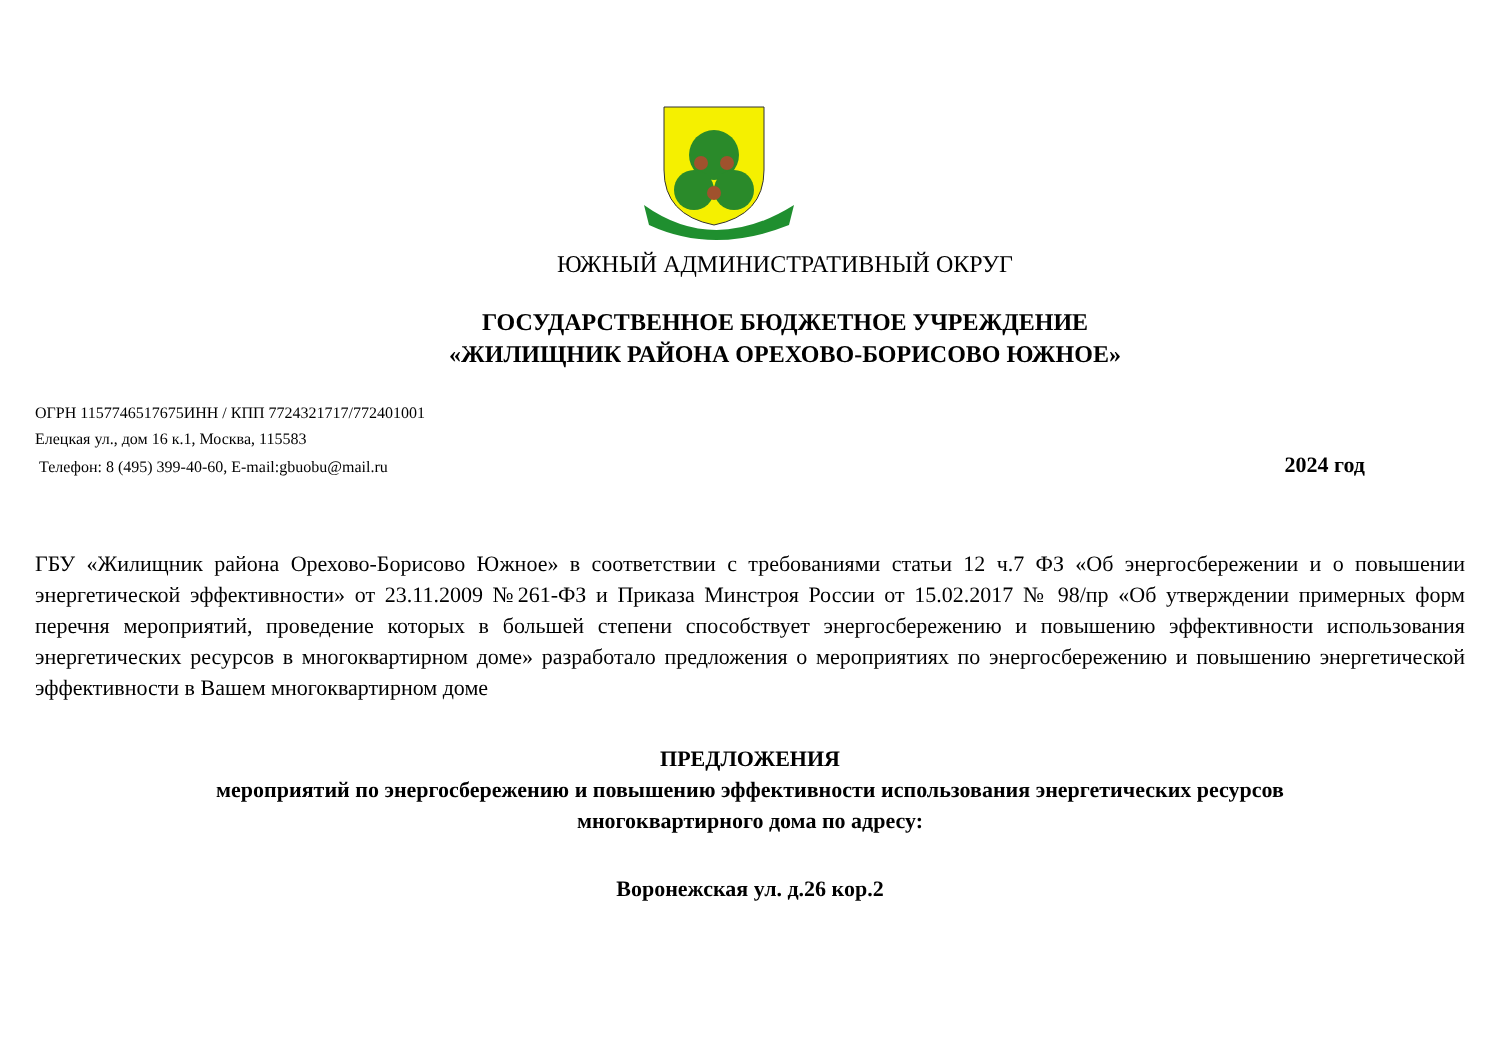ЮЖНЫЙ АДМИНИСТРАТИВНЫЙ ОКРУГ
ГОСУДАРСТВЕННОЕ БЮДЖЕТНОЕ УЧРЕЖДЕНИЕ
«ЖИЛИЩНИК РАЙОНА ОРЕХОВО-БОРИСОВО ЮЖНОЕ»
ОГРН 1157746517675ИНН / КПП 7724321717/772401001
Елецкая ул., дом 16 к.1, Москва, 115583
Телефон: 8 (495) 399-40-60, E-mail:gbuobu@mail.ru 2024 год
ГБУ «Жилищник района Орехово-Борисово Южное» в соответствии с требованиями статьи 12 ч.7 ФЗ «Об энергосбережении и о повышении энергетической эффективности» от 23.11.2009 №261-ФЗ и Приказа Минстроя России от 15.02.2017 № 98/пр «Об утверждении примерных форм перечня мероприятий, проведение которых в большей степени способствует энергосбережению и повышению эффективности использования энергетических ресурсов в многоквартирном доме» разработало предложения о мероприятиях по энергосбережению и повышению энергетической эффективности в Вашем многоквартирном доме
ПРЕДЛОЖЕНИЯ
мероприятий по энергосбережению и повышению эффективности использования энергетических ресурсов
многоквартирного дома по адресу:
Воронежская ул. д.26 кор.2